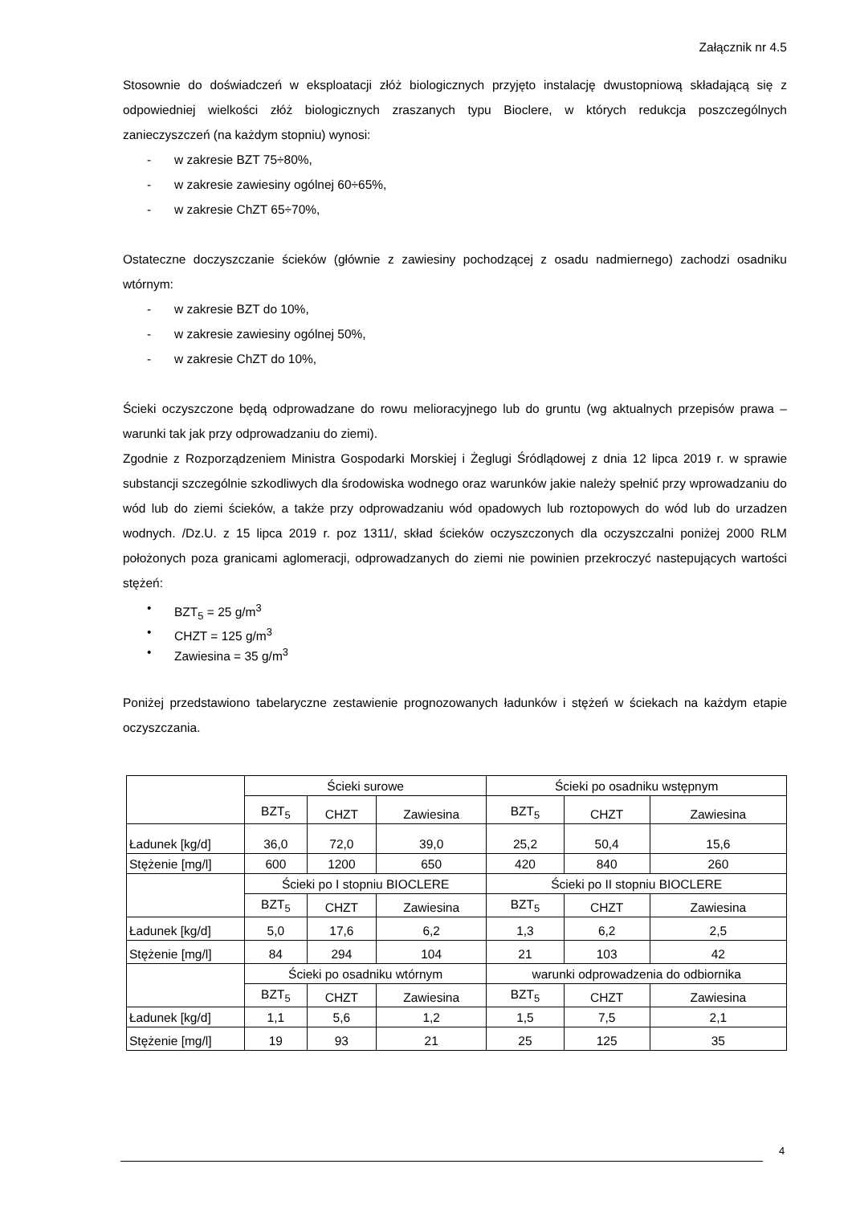Załącznik nr 4.5
Stosownie do doświadczeń w eksploatacji złóż biologicznych przyjęto instalację dwustopniową składającą się z odpowiedniej wielkości złóż biologicznych zraszanych typu Bioclere, w których redukcja poszczególnych zanieczyszczeń (na każdym stopniu) wynosi:
- w zakresie BZT 75÷80%,
- w zakresie zawiesiny ogólnej 60÷65%,
- w zakresie ChZT 65÷70%,
Ostateczne doczyszczanie ścieków (głównie z zawiesiny pochodzącej z osadu nadmiernego) zachodzi osadniku wtórnym:
- w zakresie BZT do 10%,
- w zakresie zawiesiny ogólnej 50%,
- w zakresie ChZT do 10%,
Ścieki oczyszczone będą odprowadzane do rowu melioracyjnego lub do gruntu (wg aktualnych przepisów prawa – warunki tak jak przy odprowadzaniu do ziemi).
Zgodnie z Rozporządzeniem Ministra Gospodarki Morskiej i Żeglugi Śródlądowej z dnia 12 lipca 2019 r. w sprawie substancji szczególnie szkodliwych dla środowiska wodnego oraz warunków jakie należy spełnić przy wprowadzaniu do wód lub do ziemi ścieków, a także przy odprowadzaniu wód opadowych lub roztopowych do wód lub do urzadzen wodnych. /Dz.U. z 15 lipca 2019 r. poz 1311/, skład ścieków oczyszczonych dla oczyszczalni poniżej 2000 RLM położonych poza granicami aglomeracji, odprowadzanych do ziemi nie powinien przekroczyć nastepujących wartości stężeń:
• BZT<sub>5</sub> = 25 g/m<sup>3</sup>
• CHZT = 125 g/m<sup>3</sup>
• Zawiesina = 35 g/m<sup>3</sup>
Poniżej przedstawiono tabelaryczne zestawienie prognozowanych ładunków i stężeń w ściekach na każdym etapie oczyszczania.
| | Ścieki surowe | | | Ścieki po osadniku wstępnym | | |
| | BZT<sub>5</sub> | CHZT | Zawiesina | BZT<sub>5</sub> | CHZT | Zawiesina |
| Ładunek [kg/d] | 36,0 | 72,0 | 39,0 | 25,2 | 50,4 | 15,6 |
| Stężenie [mg/l] | 600 | 1200 | 650 | 420 | 840 | 260 |
| | Ścieki po I stopniu BIOCLERE | | | Ścieki po II stopniu BIOCLERE | | |
| | BZT<sub>5</sub> | CHZT | Zawiesina | BZT<sub>5</sub> | CHZT | Zawiesina |
| Ładunek [kg/d] | 5,0 | 17,6 | 6,2 | 1,3 | 6,2 | 2,5 |
| Stężenie [mg/l] | 84 | 294 | 104 | 21 | 103 | 42 |
| | Ścieki po osadniku wtórnym | | | warunki odprowadzenia do odbiornika | | |
| | BZT<sub>5</sub> | CHZT | Zawiesina | BZT<sub>5</sub> | CHZT | Zawiesina |
| Ładunek [kg/d] | 1,1 | 5,6 | 1,2 | 1,5 | 7,5 | 2,1 |
| Stężenie [mg/l] | 19 | 93 | 21 | 25 | 125 | 35 |
4